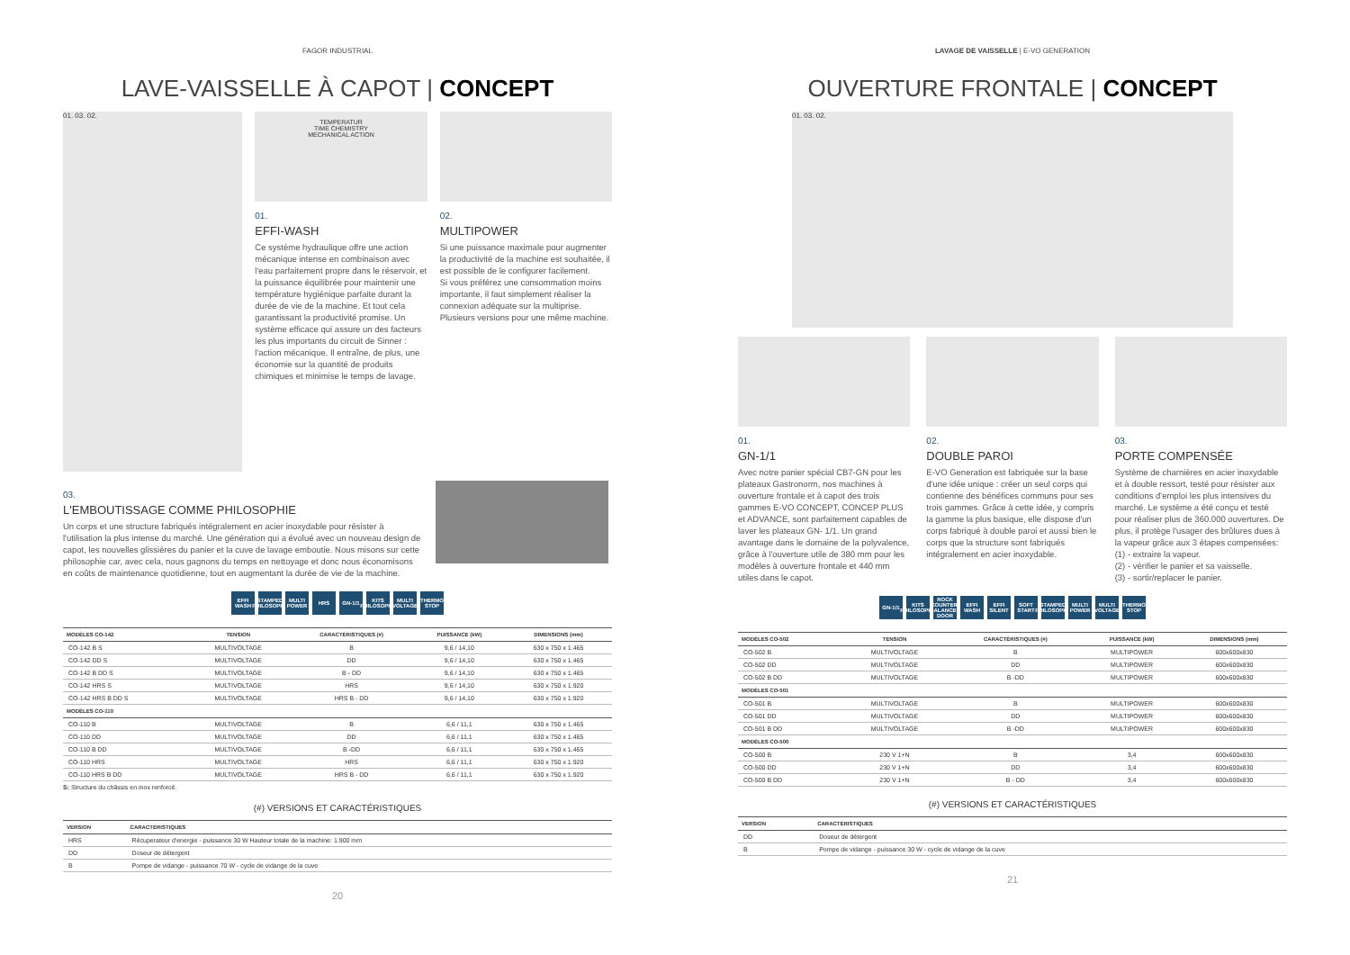FAGOR INDUSTRIAL
LAVE-VAISSELLE À CAPOT | CONCEPT
01. 03. 02.
TEMPERATUR
TIME CHEMISTRY
MECHANICAL ACTION
01.
EFFI-WASH
Ce système hydraulique offre une action mécanique intense en combinaison avec l'eau parfaitement propre dans le réservoir, et la puissance équilibrée pour maintenir une température hygiénique parfaite durant la durée de vie de la machine. Et tout cela garantissant la productivité promise. Un système efficace qui assure un des facteurs les plus importants du circuit de Sinner : l'action mécanique. Il entraîne, de plus, une économie sur la quantité de produits chimiques et minimise le temps de lavage.
02.
MULTIPOWER
Si une puissance maximale pour augmenter la productivité de la machine est souhaitée, il est possible de le configurer facilement.
Si vous préférez une consommation moins importante, il faut simplement réaliser la connexion adéquate sur la multiprise.
Plusieurs versions pour une même machine.
03.
L'EMBOUTISSAGE COMME PHILOSOPHIE
Un corps et une structure fabriqués intégralement en acier inoxydable pour résister à l'utilisation la plus intense du marché. Une génération qui a évolué avec un nouveau design de capot, les nouvelles glissières du panier et la cuve de lavage emboutie. Nous misons sur cette philosophie car, avec cela, nous gagnons du temps en nettoyage et donc nous économisons en coûts de maintenance quotidienne, tout en augmentant la durée de vie de la machine.
EFFI WASH STAMPED PHILOSOPHY MULTI POWER HRS GN-1/1 KITS PHILOSOPHY MULTI VOLTAGE THERMO STOP
| MODÈLES CO-142 | TENSION | CARACTÉRISTIQUES (#) | PUISSANCE (kW) | DIMENSIONS (mm) |
| --- | --- | --- | --- | --- |
| CO-142 B S | MULTIVOLTAGE | B | 9,6 / 14,10 | 630 x 750 x 1.465 |
| CO-142 DD S | MULTIVOLTAGE | DD | 9,6 / 14,10 | 630 x 750 x 1.465 |
| CO-142 B DD S | MULTIVOLTAGE | B - DD | 9,6 / 14,10 | 630 x 750 x 1.465 |
| CO-142 HRS S | MULTIVOLTAGE | HRS | 9,6 / 14,10 | 630 x 750 x 1.920 |
| CO-142 HRS B DD S | MULTIVOLTAGE | HRS B - DD | 9,6 / 14,10 | 630 x 750 x 1.920 |
| MODÈLES CO-110 | | | | |
| CO-110 B | MULTIVOLTAGE | B | 6,6 / 11,1 | 630 x 750 x 1.465 |
| CO-110 DD | MULTIVOLTAGE | DD | 6,6 / 11,1 | 630 x 750 x 1.465 |
| CO-110 B DD | MULTIVOLTAGE | B -DD | 6,6 / 11,1 | 630 x 750 x 1.465 |
| CO-110 HRS | MULTIVOLTAGE | HRS | 6,6 / 11,1 | 630 x 750 x 1.920 |
| CO-110 HRS B DD | MULTIVOLTAGE | HRS B - DD | 6,6 / 11,1 | 630 x 750 x 1.920 |
S: Structure du châssis en inox renforcé.
(#) VERSIONS ET CARACTÉRISTIQUES
| VERSION | CARACTÉRISTIQUES |
| --- | --- |
| HRS | Récuperateur d'energie - puissance 30 W Hauteur totale de la machine: 1.900 mm |
| DD | Doseur de détergent |
| B | Pompe de vidange - puissance 70 W - cycle de vidange de la cuve |
20
LAVAGE DE VAISSELLE | E-VO GENERATION
OUVERTURE FRONTALE | CONCEPT
01. 03. 02.
01.
GN-1/1
Avec notre panier spécial CB7-GN pour les plateaux Gastronorm, nos machines à ouverture frontale et à capot des trois gammes E-VO CONCEPT, CONCEP PLUS et ADVANCE, sont parfaitement capables de laver les plateaux GN- 1/1. Un grand avantage dans le domaine de la polyvalence, grâce à l'ouverture utile de 380 mm pour les modèles à ouverture frontale et 440 mm utiles dans le capot.
02.
DOUBLE PAROI
E-VO Generation est fabriquée sur la base d'une idée unique : créer un seul corps qui contienne des bénéfices communs pour ses trois gammes. Grâce à cette idée, y compris la gamme la plus basique, elle dispose d'un corps fabriqué à double paroi et aussi bien le corps que la structure sont fabriqués intégralement en acier inoxydable.
03.
PORTE COMPENSÉE
Système de charnières en acier inoxydable et à double ressort, testé pour résister aux conditions d'emploi les plus intensives du marché. Le système a été conçu et testé pour réaliser plus de 360.000 ouvertures. De plus, il protège l'usager des brûlures dues à la vapeur grâce aux 3 étapes compensées:
(1) - extraire la vapeur.
(2) - vérifier le panier et sa vaisselle.
(3) - sortir/replacer le panier.
GN-1/1 KITS PHILOSOPHY ROCK COUNTER-BALANCED DOOR EFFI WASH EFFI SILENT SOFT START STAMPED PHILOSOPHY MULTI POWER MULTI VOLTAGE THERMO STOP
| MODÈLES CO-502 | TENSION | CARACTÉRISTIQUES (#) | PUISSANCE (kW) | DIMENSIONS (mm) |
| --- | --- | --- | --- | --- |
| CO-502 B | MULTIVOLTAGE | B | MULTIPOWER | 600x600x830 |
| CO-502 DD | MULTIVOLTAGE | DD | MULTIPOWER | 600x600x830 |
| CO-502 B DD | MULTIVOLTAGE | B -DD | MULTIPOWER | 600x600x830 |
| MODÈLES CO-501 | | | | |
| CO-501 B | MULTIVOLTAGE | B | MULTIPOWER | 600x600x830 |
| CO-501 DD | MULTIVOLTAGE | DD | MULTIPOWER | 600x600x830 |
| CO-501 B DD | MULTIVOLTAGE | B -DD | MULTIPOWER | 600x600x830 |
| MODÈLES CO-500 | | | | |
| CO-500 B | 230 V 1+N | B | 3,4 | 600x600x830 |
| CO-500 DD | 230 V 1+N | DD | 3,4 | 600x600x830 |
| CO-500 B DD | 230 V 1+N | B - DD | 3,4 | 600x600x830 |
(#) VERSIONS ET CARACTÉRISTIQUES
| VERSION | CARACTÉRISTIQUES |
| --- | --- |
| DD | Doseur de détergent |
| B | Pompe de vidange - puissance 30 W - cycle de vidange de la cuve |
21